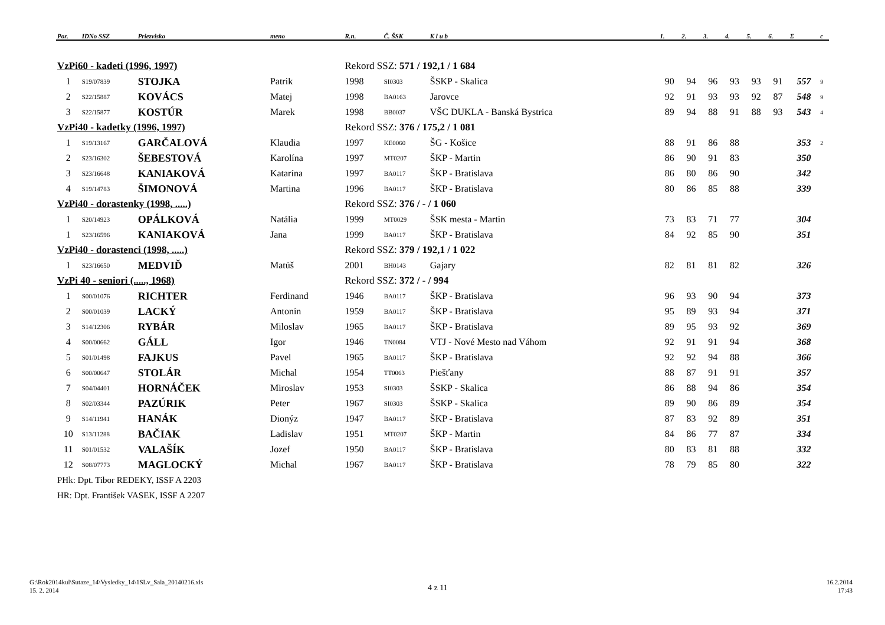| Por. | IDNo SSZ | Priezvisko | meno | R.n. | Č. ŠSK | K l u b | 1. | 2. | 3. | 4. | 5. | 6. | Σ | c |
| --- | --- | --- | --- | --- | --- | --- | --- | --- | --- | --- | --- | --- | --- | --- |
| VzPi60 - kadeti (1996, 1997) | | | | Rekord SSZ: 571 / 192,1 / 1 684 | | | | | | | | | | |
| 1 | S19/07839 | STOJKA | Patrik | 1998 | SI0303 | ŠSKP - Skalica | 90 | 94 | 96 | 93 | 93 | 91 | 557 | 9 |
| 2 | S22/15887 | KOVÁCS | Matej | 1998 | BA0163 | Jarovce | 92 | 91 | 93 | 93 | 92 | 87 | 548 | 9 |
| 3 | S22/15877 | KOSTÚR | Marek | 1998 | BB0037 | VŠC DUKLA - Banská Bystrica | 89 | 94 | 88 | 91 | 88 | 93 | 543 | 4 |
| VzPi40 - kadetky (1996, 1997) | | | | Rekord SSZ: 376 / 175,2 / 1 081 | | | | | | | | | | |
| 1 | S19/13167 | GARČALOVÁ | Klaudia | 1997 | KE0060 | ŠG - Košice | 88 | 91 | 86 | 88 | | | 353 | 2 |
| 2 | S23/16302 | ŠEBESTOVÁ | Karolína | 1997 | MT0207 | ŠKP - Martin | 86 | 90 | 91 | 83 | | | 350 | |
| 3 | S23/16648 | KANIAKOVÁ | Katarína | 1997 | BA0117 | ŠKP - Bratislava | 86 | 80 | 86 | 90 | | | 342 | |
| 4 | S19/14783 | ŠIMONOVÁ | Martina | 1996 | BA0117 | ŠKP - Bratislava | 80 | 86 | 85 | 88 | | | 339 | |
| VzPi40 - dorastenky (1998, .....) | | | | Rekord SSZ: 376 / - / 1 060 | | | | | | | | | | |
| 1 | S20/14923 | OPÁLKOVÁ | Natália | 1999 | MT0029 | ŠSK mesta - Martin | 73 | 83 | 71 | 77 | | | 304 | |
| 1 | S23/16596 | KANIAKOVÁ | Jana | 1999 | BA0117 | ŠKP - Bratislava | 84 | 92 | 85 | 90 | | | 351 | |
| VzPi40 - dorastenci (1998, .....) | | | | Rekord SSZ: 379 / 192,1 / 1 022 | | | | | | | | | | |
| 1 | S23/16650 | MEDVIĎ | Matúš | 2001 | BH0143 | Gajary | 82 | 81 | 81 | 82 | | | 326 | |
| VzPi 40 - seniori (....., 1968) | | | | Rekord SSZ: 372 / - / 994 | | | | | | | | | | |
| 1 | S00/01076 | RICHTER | Ferdinand | 1946 | BA0117 | ŠKP - Bratislava | 96 | 93 | 90 | 94 | | | 373 | |
| 2 | S00/01039 | LACKÝ | Antonín | 1959 | BA0117 | ŠKP - Bratislava | 95 | 89 | 93 | 94 | | | 371 | |
| 3 | S14/12306 | RYBÁR | Miloslav | 1965 | BA0117 | ŠKP - Bratislava | 89 | 95 | 93 | 92 | | | 369 | |
| 4 | S00/00662 | GÁLL | Igor | 1946 | TN0084 | VTJ - Nové Mesto nad Váhom | 92 | 91 | 91 | 94 | | | 368 | |
| 5 | S01/01498 | FAJKUS | Pavel | 1965 | BA0117 | ŠKP - Bratislava | 92 | 92 | 94 | 88 | | | 366 | |
| 6 | S00/00647 | STOLÁR | Michal | 1954 | TT0063 | Piešťany | 88 | 87 | 91 | 91 | | | 357 | |
| 7 | S04/04401 | HORNÁČEK | Miroslav | 1953 | SI0303 | ŠSKP - Skalica | 86 | 88 | 94 | 86 | | | 354 | |
| 8 | S02/03344 | PAZÚRIK | Peter | 1967 | SI0303 | ŠSKP - Skalica | 89 | 90 | 86 | 89 | | | 354 | |
| 9 | S14/11941 | HANÁK | Dionýz | 1947 | BA0117 | ŠKP - Bratislava | 87 | 83 | 92 | 89 | | | 351 | |
| 10 | S13/11288 | BAČIAK | Ladislav | 1951 | MT0207 | ŠKP - Martin | 84 | 86 | 77 | 87 | | | 334 | |
| 11 | S01/01532 | VALAŠÍK | Jozef | 1950 | BA0117 | ŠKP - Bratislava | 80 | 83 | 81 | 88 | | | 332 | |
| 12 | S08/07773 | MAGLOCKÝ | Michal | 1967 | BA0117 | ŠKP - Bratislava | 78 | 79 | 85 | 80 | | | 322 | |
| PHk: Dpt. Tibor REDEKY, ISSF A 2203 | | | | | | | | | | | | | | |
| HR: Dpt. František VASEK, ISSF A 2207 | | | | | | | | | | | | | | |
G:\Rok2014kul\Sutaze_14\Vysledky_14\1SLv_Sala_20140216.xls
15. 2. 2014
4 z 11
16.2.2014
17:43